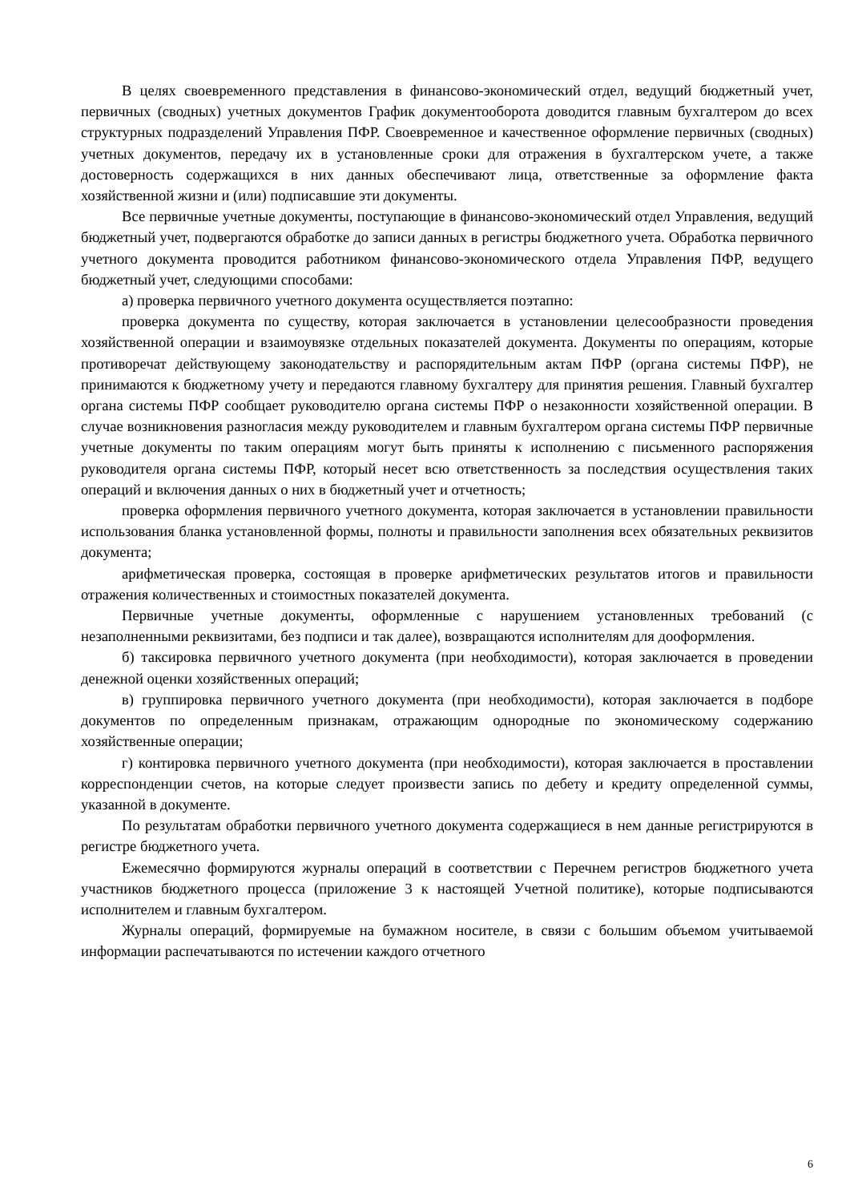В целях своевременного представления в финансово-экономический отдел, ведущий бюджетный учет, первичных (сводных) учетных документов График документооборота доводится главным бухгалтером до всех структурных подразделений Управления ПФР. Своевременное и качественное оформление первичных (сводных) учетных документов, передачу их в установленные сроки для отражения в бухгалтерском учете, а также достоверность содержащихся в них данных обеспечивают лица, ответственные за оформление факта хозяйственной жизни и (или) подписавшие эти документы.
Все первичные учетные документы, поступающие в финансово-экономический отдел Управления, ведущий бюджетный учет, подвергаются обработке до записи данных в регистры бюджетного учета. Обработка первичного учетного документа проводится работником финансово-экономического отдела Управления ПФР, ведущего бюджетный учет, следующими способами:
а) проверка первичного учетного документа осуществляется поэтапно:
проверка документа по существу, которая заключается в установлении целесообразности проведения хозяйственной операции и взаимоувязке отдельных показателей документа. Документы по операциям, которые противоречат действующему законодательству и распорядительным актам ПФР (органа системы ПФР), не принимаются к бюджетному учету и передаются главному бухгалтеру для принятия решения. Главный бухгалтер органа системы ПФР сообщает руководителю органа системы ПФР о незаконности хозяйственной операции. В случае возникновения разногласия между руководителем и главным бухгалтером органа системы ПФР первичные учетные документы по таким операциям могут быть приняты к исполнению с письменного распоряжения руководителя органа системы ПФР, который несет всю ответственность за последствия осуществления таких операций и включения данных о них в бюджетный учет и отчетность;
проверка оформления первичного учетного документа, которая заключается в установлении правильности использования бланка установленной формы, полноты и правильности заполнения всех обязательных реквизитов документа;
арифметическая проверка, состоящая в проверке арифметических результатов итогов и правильности отражения количественных и стоимостных показателей документа.
Первичные учетные документы, оформленные с нарушением установленных требований (с незаполненными реквизитами, без подписи и так далее), возвращаются исполнителям для дооформления.
б) таксировка первичного учетного документа (при необходимости), которая заключается в проведении денежной оценки хозяйственных операций;
в) группировка первичного учетного документа (при необходимости), которая заключается в подборе документов по определенным признакам, отражающим однородные по экономическому содержанию хозяйственные операции;
г) контировка первичного учетного документа (при необходимости), которая заключается в проставлении корреспонденции счетов, на которые следует произвести запись по дебету и кредиту определенной суммы, указанной в документе.
По результатам обработки первичного учетного документа содержащиеся в нем данные регистрируются в регистре бюджетного учета.
Ежемесячно формируются журналы операций в соответствии с Перечнем регистров бюджетного учета участников бюджетного процесса (приложение 3 к настоящей Учетной политике), которые подписываются исполнителем и главным бухгалтером.
Журналы операций, формируемые на бумажном носителе, в связи с большим объемом учитываемой информации распечатываются по истечении каждого отчетного
6